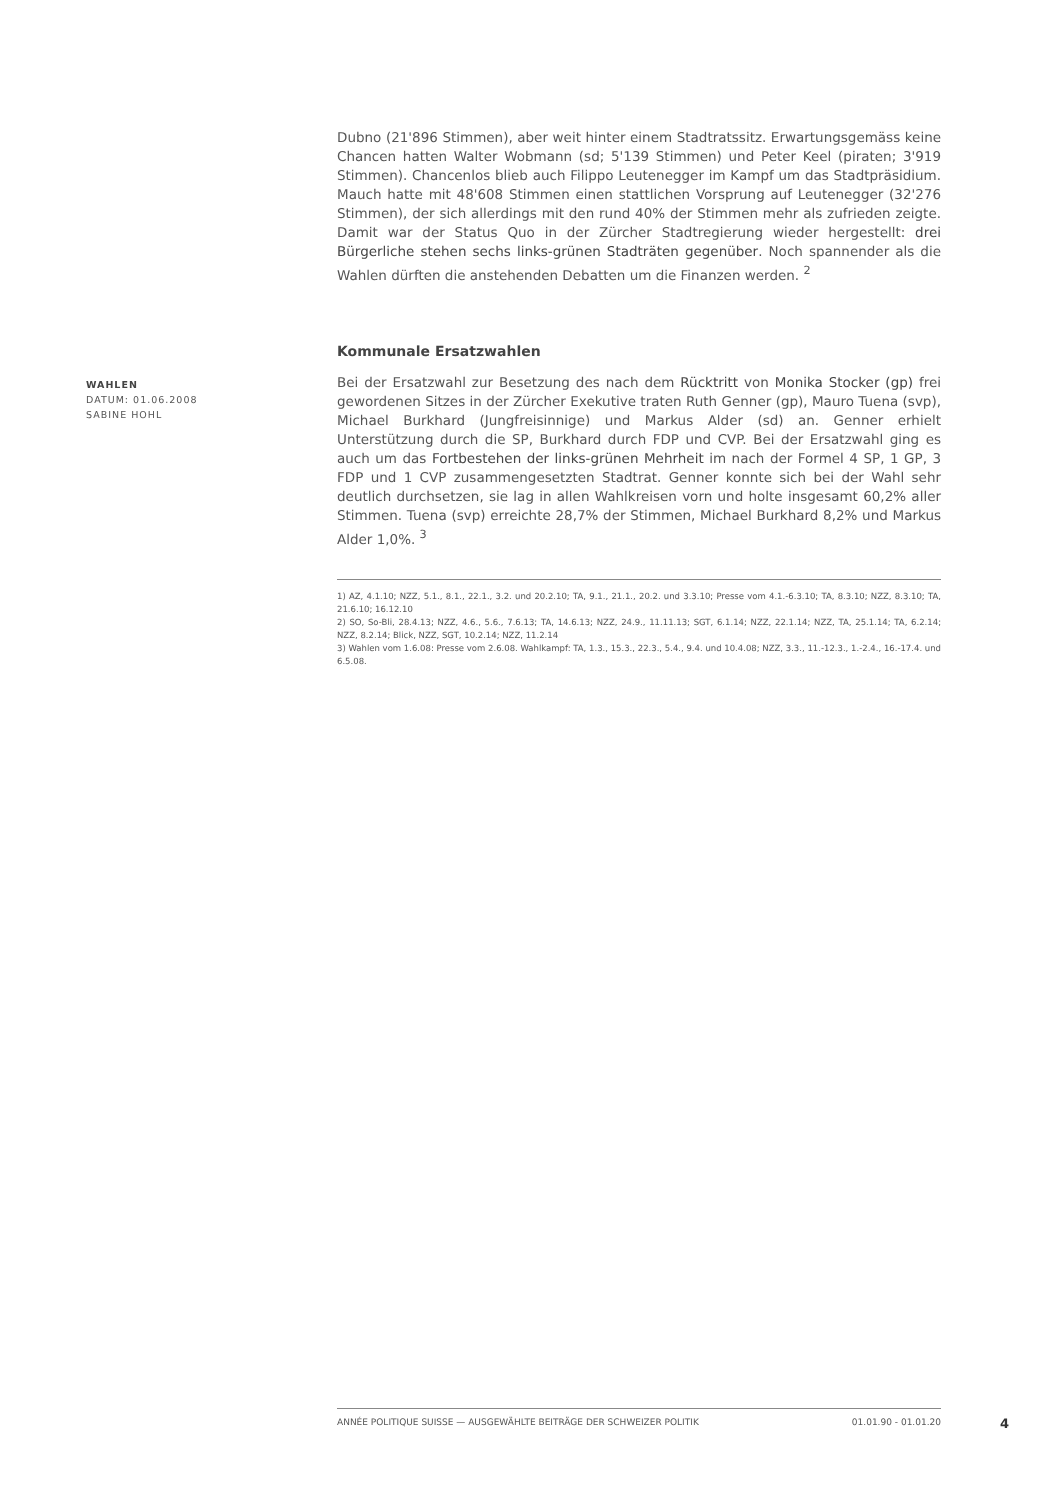Dubno (21'896 Stimmen), aber weit hinter einem Stadtratssitz. Erwartungsgemäss keine Chancen hatten Walter Wobmann (sd; 5'139 Stimmen) und Peter Keel (piraten; 3'919 Stimmen). Chancenlos blieb auch Filippo Leutenegger im Kampf um das Stadtpräsidium. Mauch hatte mit 48'608 Stimmen einen stattlichen Vorsprung auf Leutenegger (32'276 Stimmen), der sich allerdings mit den rund 40% der Stimmen mehr als zufrieden zeigte. Damit war der Status Quo in der Zürcher Stadtregierung wieder hergestellt: drei Bürgerliche stehen sechs links-grünen Stadträten gegenüber. Noch spannender als die Wahlen dürften die anstehenden Debatten um die Finanzen werden. <sup>2</sup>
WAHLEN
DATUM: 01.06.2008
SABINE HOHL
Kommunale Ersatzwahlen
Bei der Ersatzwahl zur Besetzung des nach dem Rücktritt von Monika Stocker (gp) frei gewordenen Sitzes in der Zürcher Exekutive traten Ruth Genner (gp), Mauro Tuena (svp), Michael Burkhard (Jungfreisinnige) und Markus Alder (sd) an. Genner erhielt Unterstützung durch die SP, Burkhard durch FDP und CVP. Bei der Ersatzwahl ging es auch um das Fortbestehen der links-grünen Mehrheit im nach der Formel 4 SP, 1 GP, 3 FDP und 1 CVP zusammengesetzten Stadtrat. Genner konnte sich bei der Wahl sehr deutlich durchsetzen, sie lag in allen Wahlkreisen vorn und holte insgesamt 60,2% aller Stimmen. Tuena (svp) erreichte 28,7% der Stimmen, Michael Burkhard 8,2% und Markus Alder 1,0%. <sup>3</sup>
1) AZ, 4.1.10; NZZ, 5.1., 8.1., 22.1., 3.2. und 20.2.10; TA, 9.1., 21.1., 20.2. und 3.3.10; Presse vom 4.1.-6.3.10; TA, 8.3.10; NZZ, 8.3.10; TA, 21.6.10; 16.12.10
2) SO, So-Bli, 28.4.13; NZZ, 4.6., 5.6., 7.6.13; TA, 14.6.13; NZZ, 24.9., 11.11.13; SGT, 6.1.14; NZZ, 22.1.14; NZZ, TA, 25.1.14; TA, 6.2.14; NZZ, 8.2.14; Blick, NZZ, SGT, 10.2.14; NZZ, 11.2.14
3) Wahlen vom 1.6.08: Presse vom 2.6.08. Wahlkampf: TA, 1.3., 15.3., 22.3., 5.4., 9.4. und 10.4.08; NZZ, 3.3., 11.-12.3., 1.-2.4., 16.-17.4. und 6.5.08.
ANNÉE POLITIQUE SUISSE — AUSGEWÄHLTE BEITRÄGE DER SCHWEIZER POLITIK 01.01.90 - 01.01.20
4